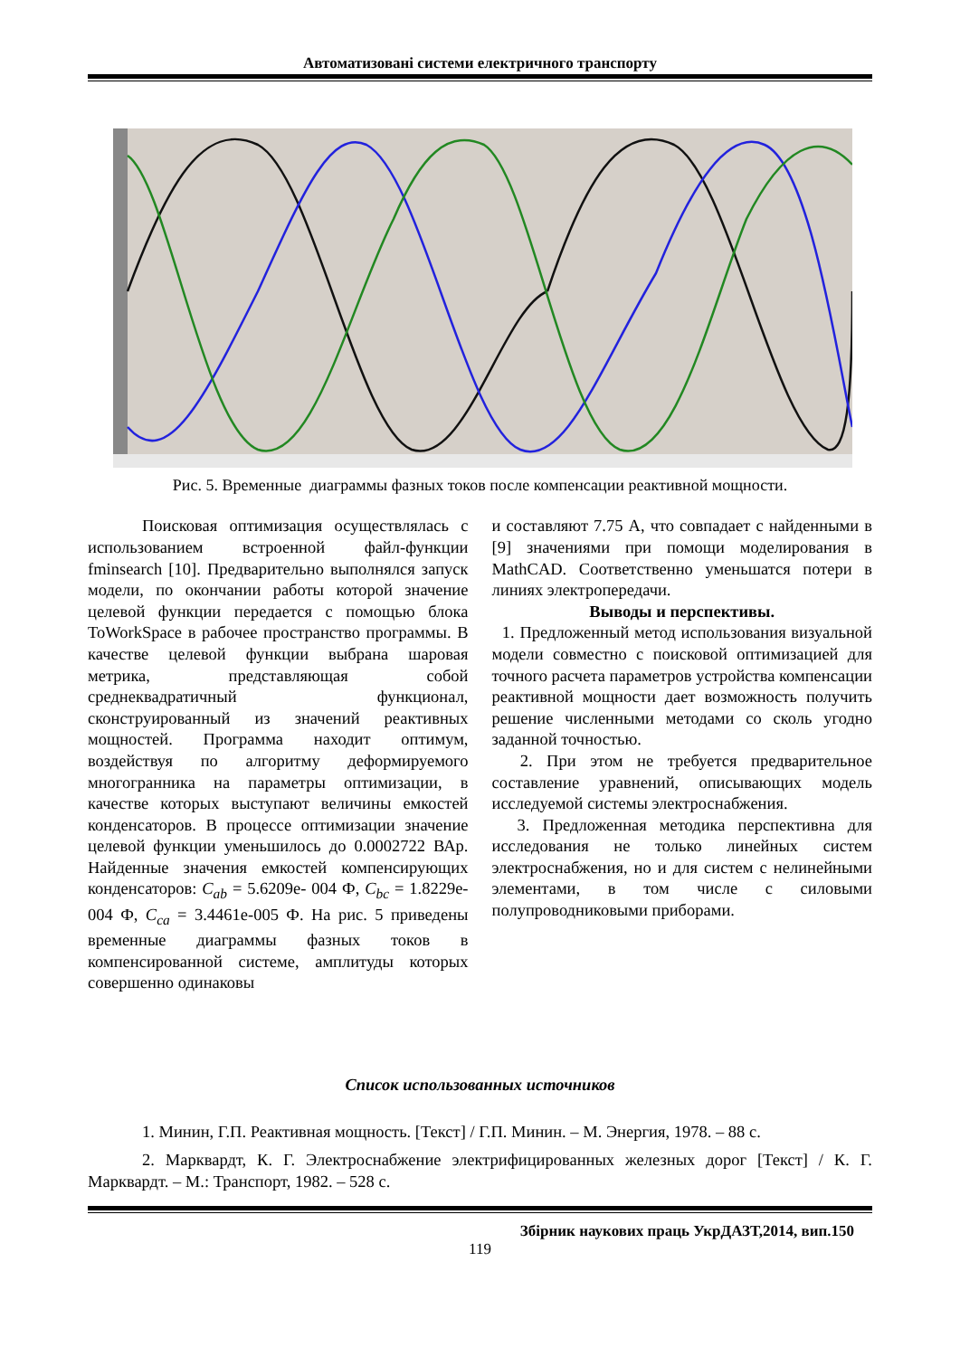Автоматизовані системи електричного транспорту
Рис. 5. Временные диаграммы фазных токов после компенсации реактивной мощности.
Поисковая оптимизация осуществлялась с использованием встроенной файл-функции fminsearch [10]. Предварительно выполнялся запуск модели, по окончании работы которой значение целевой функции передается с помощью блока ToWorkSpace в рабочее пространство программы. В качестве целевой функции выбрана шаровая метрика, представляющая собой среднеквадратичный функционал, сконструированный из значений реактивных мощностей. Программа находит оптимум, воздействуя по алгоритму деформируемого многогранника на параметры оптимизации, в качестве которых выступают величины емкостей конденсаторов. В процессе оптимизации значение целевой функции уменьшилось до 0.0002722 ВАр. Найденные значения емкостей компенсирующих конденсаторов: C<sub>ab</sub> = 5.6209e- 004 Ф, C<sub>bc</sub> = 1.8229e-004 Ф, C<sub>ca</sub> = 3.4461e-005 Ф. На рис. 5 приведены временные диаграммы фазных токов в компенсированной системе, амплитуды которых совершенно одинаковы
и составляют 7.75 А, что совпадает с найденными в [9] значениями при помощи моделирования в MathCAD. Соответственно уменьшатся потери в линиях электропередачи.
Выводы и перспективы.
1. Предложенный метод использования визуальной модели совместно с поисковой оптимизацией для точного расчета параметров устройства компенсации реактивной мощности дает возможность получить решение численными методами со сколь угодно заданной точностью.
2. При этом не требуется предварительное составление уравнений, описывающих модель исследуемой системы электроснабжения.
3. Предложенная методика перспективна для исследования не только линейных систем электроснабжения, но и для систем с нелинейными элементами, в том числе с силовыми полупроводниковыми приборами.
Список использованных источников
1. Минин, Г.П. Реактивная мощность. [Текст] / Г.П. Минин. – М. Энергия, 1978. – 88 с.
2. Марквардт, К. Г. Электроснабжение электрифицированных железных дорог [Текст] / К. Г. Марквардт. – М.: Транспорт, 1982. – 528 с.
Збірник наукових праць УкрДАЗТ,2014, вип.150
119